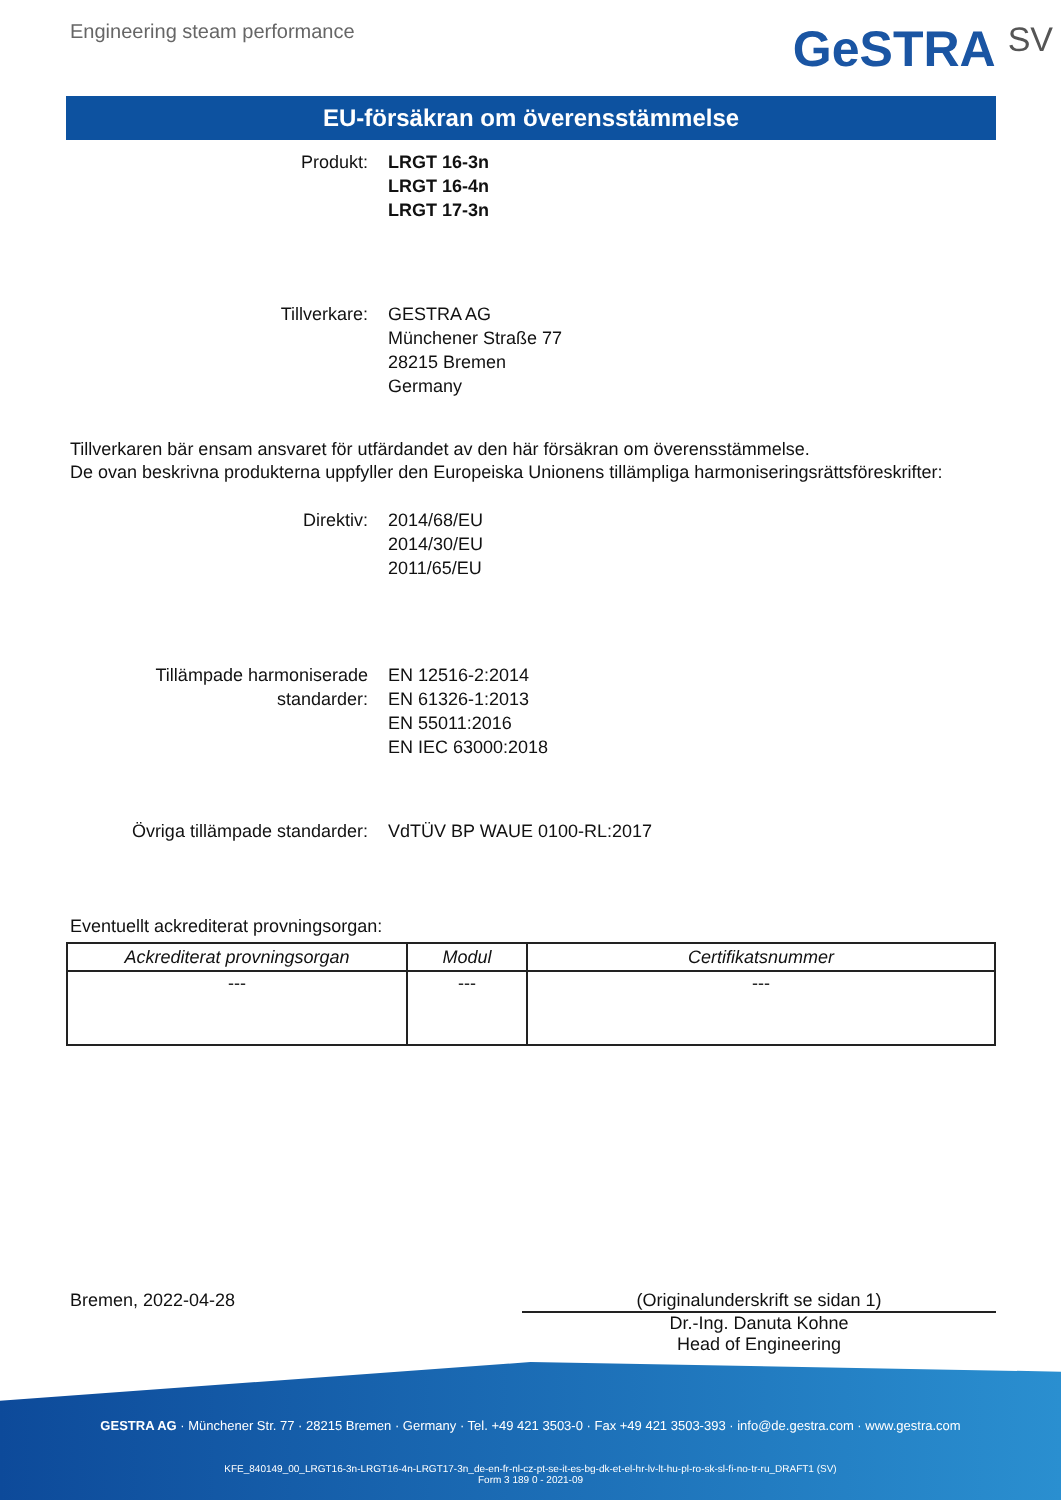Engineering steam performance
GeSTRA SV
EU-försäkran om överensstämmelse
Produkt: LRGT 16-3n
LRGT 16-4n
LRGT 17-3n
Tillverkare: GESTRA AG
Münchener Straße 77
28215 Bremen
Germany
Tillverkaren bär ensam ansvaret för utfärdandet av den här försäkran om överensstämmelse.
De ovan beskrivna produkterna uppfyller den Europeiska Unionens tillämpliga harmoniseringsrättsföreskrifter:
Direktiv: 2014/68/EU
2014/30/EU
2011/65/EU
Tillämpade harmoniserade
standarder:
EN 12516-2:2014
EN 61326-1:2013
EN 55011:2016
EN IEC 63000:2018
Övriga tillämpade standarder: VdTÜV BP WAUE 0100-RL:2017
Eventuellt ackrediterat provningsorgan:
| Ackrediterat provningsorgan | Modul | Certifikatsnummer |
| --- | --- | --- |
| --- | --- | --- |
Bremen, 2022-04-28 (Originalunderskrift se sidan 1)
Dr.-Ing. Danuta Kohne
Head of Engineering
GESTRA AG · Münchener Str. 77 · 28215 Bremen · Germany · Tel. +49 421 3503-0 · Fax +49 421 3503-393 · info@de.gestra.com · www.gestra.com
KFE_840149_00_LRGT16-3n-LRGT16-4n-LRGT17-3n_de-en-fr-nl-cz-pt-se-it-es-bg-dk-et-el-hr-lv-lt-hu-pl-ro-sk-sl-fi-no-tr-ru_DRAFT1 (SV)
Form 3 189 0 - 2021-09